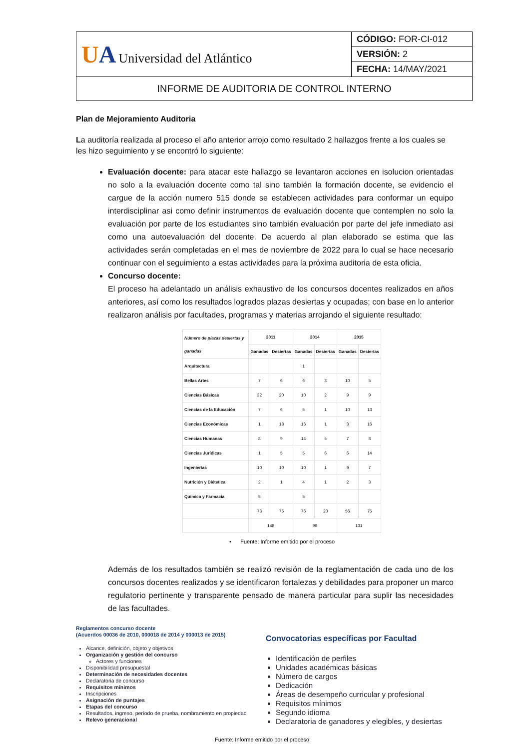| U A Universidad del Atlántico | CÓDIGO: FOR-CI-012 |
| | VERSIÓN: 2 |
| | FECHA: 14/MAY/2021 |
| INFORME DE AUDITORIA DE CONTROL INTERNO | |
Plan de Mejoramiento Auditoria
La auditoría realizada al proceso el año anterior arrojo como resultado 2 hallazgos frente a los cuales se les hizo seguimiento y se encontró lo siguiente:
Evaluación docente: para atacar este hallazgo se levantaron acciones en isolucion orientadas no solo a la evaluación docente como tal sino también la formación docente, se evidencio el cargue de la acción numero 515 donde se establecen actividades para conformar un equipo interdisciplinar asi como definir instrumentos de evaluación docente que contemplen no solo la evaluación por parte de los estudiantes sino también evaluación por parte del jefe inmediato asi como una autoevaluación del docente. De acuerdo al plan elaborado se estima que las actividades serán completadas en el mes de noviembre de 2022 para lo cual se hace necesario continuar con el seguimiento a estas actividades para la próxima auditoria de esta oficia.
Concurso docente:
El proceso ha adelantado un análisis exhaustivo de los concursos docentes realizados en años anteriores, así como los resultados logrados plazas desiertas y ocupadas; con base en lo anterior realizaron análisis por facultades, programas y materias arrojando el siguiente resultado:
| Número de plazas desiertas y ganadas | 2011 | | 2014 | | 2015 | |
| --- | --- | --- | --- | --- | --- | --- |
| | Ganadas | Desiertas | Ganadas | Desiertas | Ganadas | Desiertas |
| Arquitectura | | | 1 | | | |
| Bellas Artes | 7 | 6 | 6 | 3 | 10 | 5 |
| Ciencias Básicas | 32 | 20 | 10 | 2 | 9 | 9 |
| Ciencias de la Educación | 7 | 6 | 5 | 1 | 10 | 13 |
| Ciencias Económicas | 1 | 18 | 16 | 1 | 3 | 16 |
| Ciencias Humanas | 8 | 9 | 14 | 5 | 7 | 8 |
| Ciencias Jurídicas | 1 | 5 | 5 | 6 | 6 | 14 |
| Ingenierías | 10 | 10 | 10 | 1 | 9 | 7 |
| Nutrición y Diétetica | 2 | 1 | 4 | 1 | 2 | 3 |
| Química y Farmacia | 5 | | 5 | | | |
| | 73 | 75 | 76 | 20 | 56 | 75 |
| | 148 | | 96 | | 131 | |
• Fuente: Informe emitido por el proceso
Además de los resultados también se realizó revisión de la reglamentación de cada uno de los concursos docentes realizados y se identificaron fortalezas y debilidades para proponer un marco regulatorio pertinente y transparente pensado de manera particular para suplir las necesidades de las facultades.
Reglamentos concurso docente
(Acuerdos 00036 de 2010, 000018 de 2014 y 000013 de 2015)
Alcance, definición, objeto y objetivos
Organización y gestión del concurso
Actores y funciones
Disponibilidad presupuestal
Determinación de necesidades docentes
Declaratoria de concurso
Requisitos mínimos
Inscripciones
Asignación de puntajes
Etapas del concurso
Resultados, ingreso, período de prueba, nombramiento en propiedad
Relevo generacional
Convocatorias específicas por Facultad
Identificación de perfiles
Unidades académicas básicas
Número de cargos
Dedicación
Áreas de desempeño curricular y profesional
Requisitos mínimos
Segundo idioma
Declaratoria de ganadores y elegibles, y desiertas
Fuente: Informe emitido por el proceso